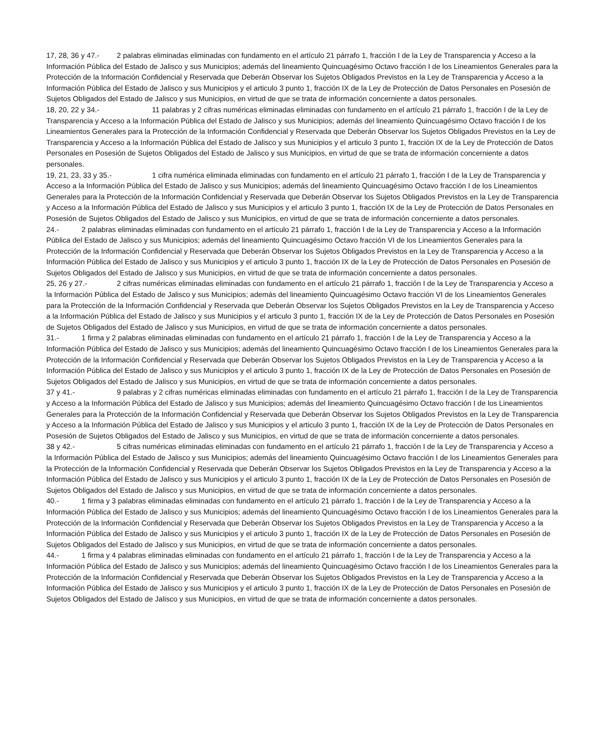17, 28, 36 y 47.- 2 palabras eliminadas eliminadas con fundamento en el artículo 21 párrafo 1, fracción I de la Ley de Transparencia y Acceso a la Información Pública del Estado de Jalisco y sus Municipios; además del lineamiento Quincuagésimo Octavo fracción I de los Lineamientos Generales para la Protección de la Información Confidencial y Reservada que Deberán Observar los Sujetos Obligados Previstos en la Ley de Transparencia y Acceso a la Información Pública del Estado de Jalisco y sus Municipios y el articulo 3 punto 1, fracción IX de la Ley de Protección de Datos Personales en Posesión de Sujetos Obligados del Estado de Jalisco y sus Municipios, en virtud de que se trata de información concerniente a datos personales.
18, 20, 22 y 34.- 11 palabras y 2 cifras numéricas eliminadas eliminadas con fundamento en el artículo 21 párrafo 1, fracción I de la Ley de Transparencia y Acceso a la Información Pública del Estado de Jalisco y sus Municipios; además del lineamiento Quincuagésimo Octavo fracción I de los Lineamientos Generales para la Protección de la Información Confidencial y Reservada que Deberán Observar los Sujetos Obligados Previstos en la Ley de Transparencia y Acceso a la Información Pública del Estado de Jalisco y sus Municipios y el articulo 3 punto 1, fracción IX de la Ley de Protección de Datos Personales en Posesión de Sujetos Obligados del Estado de Jalisco y sus Municipios, en virtud de que se trata de información concerniente a datos personales.
19, 21, 23, 33 y 35.- 1 cifra numérica eliminada eliminadas con fundamento en el artículo 21 párrafo 1, fracción I de la Ley de Transparencia y Acceso a la Información Pública del Estado de Jalisco y sus Municipios; además del lineamiento Quincuagésimo Octavo fracción I de los Lineamientos Generales para la Protección de la Información Confidencial y Reservada que Deberán Observar los Sujetos Obligados Previstos en la Ley de Transparencia y Acceso a la Información Pública del Estado de Jalisco y sus Municipios y el articulo 3 punto 1, fracción IX de la Ley de Protección de Datos Personales en Posesión de Sujetos Obligados del Estado de Jalisco y sus Municipios, en virtud de que se trata de información concerniente a datos personales.
24.- 2 palabras eliminadas eliminadas con fundamento en el artículo 21 párrafo 1, fracción I de la Ley de Transparencia y Acceso a la Información Pública del Estado de Jalisco y sus Municipios; además del lineamiento Quincuagésimo Octavo fracción VI de los Lineamientos Generales para la Protección de la Información Confidencial y Reservada que Deberán Observar los Sujetos Obligados Previstos en la Ley de Transparencia y Acceso a la Información Pública del Estado de Jalisco y sus Municipios y el articulo 3 punto 1, fracción IX de la Ley de Protección de Datos Personales en Posesión de Sujetos Obligados del Estado de Jalisco y sus Municipios, en virtud de que se trata de información concerniente a datos personales.
25, 26 y 27.- 2 cifras numéricas eliminadas eliminadas con fundamento en el artículo 21 párrafo 1, fracción I de la Ley de Transparencia y Acceso a la Información Pública del Estado de Jalisco y sus Municipios; además del lineamiento Quincuagésimo Octavo fracción VI de los Lineamientos Generales para la Protección de la Información Confidencial y Reservada que Deberán Observar los Sujetos Obligados Previstos en la Ley de Transparencia y Acceso a la Información Pública del Estado de Jalisco y sus Municipios y el articulo 3 punto 1, fracción IX de la Ley de Protección de Datos Personales en Posesión de Sujetos Obligados del Estado de Jalisco y sus Municipios, en virtud de que se trata de información concerniente a datos personales.
31.- 1 firma y 2 palabras eliminadas eliminadas con fundamento en el artículo 21 párrafo 1, fracción I de la Ley de Transparencia y Acceso a la Información Pública del Estado de Jalisco y sus Municipios; además del lineamiento Quincuagésimo Octavo fracción I de los Lineamientos Generales para la Protección de la Información Confidencial y Reservada que Deberán Observar los Sujetos Obligados Previstos en la Ley de Transparencia y Acceso a la Información Pública del Estado de Jalisco y sus Municipios y el articulo 3 punto 1, fracción IX de la Ley de Protección de Datos Personales en Posesión de Sujetos Obligados del Estado de Jalisco y sus Municipios, en virtud de que se trata de información concerniente a datos personales.
37 y 41.- 9 palabras y 2 cifras numéricas eliminadas eliminadas con fundamento en el artículo 21 párrafo 1, fracción I de la Ley de Transparencia y Acceso a la Información Pública del Estado de Jalisco y sus Municipios; además del lineamiento Quincuagésimo Octavo fracción I de los Lineamientos Generales para la Protección de la Información Confidencial y Reservada que Deberán Observar los Sujetos Obligados Previstos en la Ley de Transparencia y Acceso a la Información Pública del Estado de Jalisco y sus Municipios y el articulo 3 punto 1, fracción IX de la Ley de Protección de Datos Personales en Posesión de Sujetos Obligados del Estado de Jalisco y sus Municipios, en virtud de que se trata de información concerniente a datos personales.
38 y 42.- 5 cifras numéricas eliminadas eliminadas con fundamento en el artículo 21 párrafo 1, fracción I de la Ley de Transparencia y Acceso a la Información Pública del Estado de Jalisco y sus Municipios; además del lineamiento Quincuagésimo Octavo fracción I de los Lineamientos Generales para la Protección de la Información Confidencial y Reservada que Deberán Observar los Sujetos Obligados Previstos en la Ley de Transparencia y Acceso a la Información Pública del Estado de Jalisco y sus Municipios y el articulo 3 punto 1, fracción IX de la Ley de Protección de Datos Personales en Posesión de Sujetos Obligados del Estado de Jalisco y sus Municipios, en virtud de que se trata de información concerniente a datos personales.
40.- 1 firma y 3 palabras eliminadas eliminadas con fundamento en el artículo 21 párrafo 1, fracción I de la Ley de Transparencia y Acceso a la Información Pública del Estado de Jalisco y sus Municipios; además del lineamiento Quincuagésimo Octavo fracción I de los Lineamientos Generales para la Protección de la Información Confidencial y Reservada que Deberán Observar los Sujetos Obligados Previstos en la Ley de Transparencia y Acceso a la Información Pública del Estado de Jalisco y sus Municipios y el articulo 3 punto 1, fracción IX de la Ley de Protección de Datos Personales en Posesión de Sujetos Obligados del Estado de Jalisco y sus Municipios, en virtud de que se trata de información concerniente a datos personales.
44.- 1 firma y 4 palabras eliminadas eliminadas con fundamento en el artículo 21 párrafo 1, fracción I de la Ley de Transparencia y Acceso a la Información Pública del Estado de Jalisco y sus Municipios; además del lineamiento Quincuagésimo Octavo fracción I de los Lineamientos Generales para la Protección de la Información Confidencial y Reservada que Deberán Observar los Sujetos Obligados Previstos en la Ley de Transparencia y Acceso a la Información Pública del Estado de Jalisco y sus Municipios y el articulo 3 punto 1, fracción IX de la Ley de Protección de Datos Personales en Posesión de Sujetos Obligados del Estado de Jalisco y sus Municipios, en virtud de que se trata de información concerniente a datos personales.